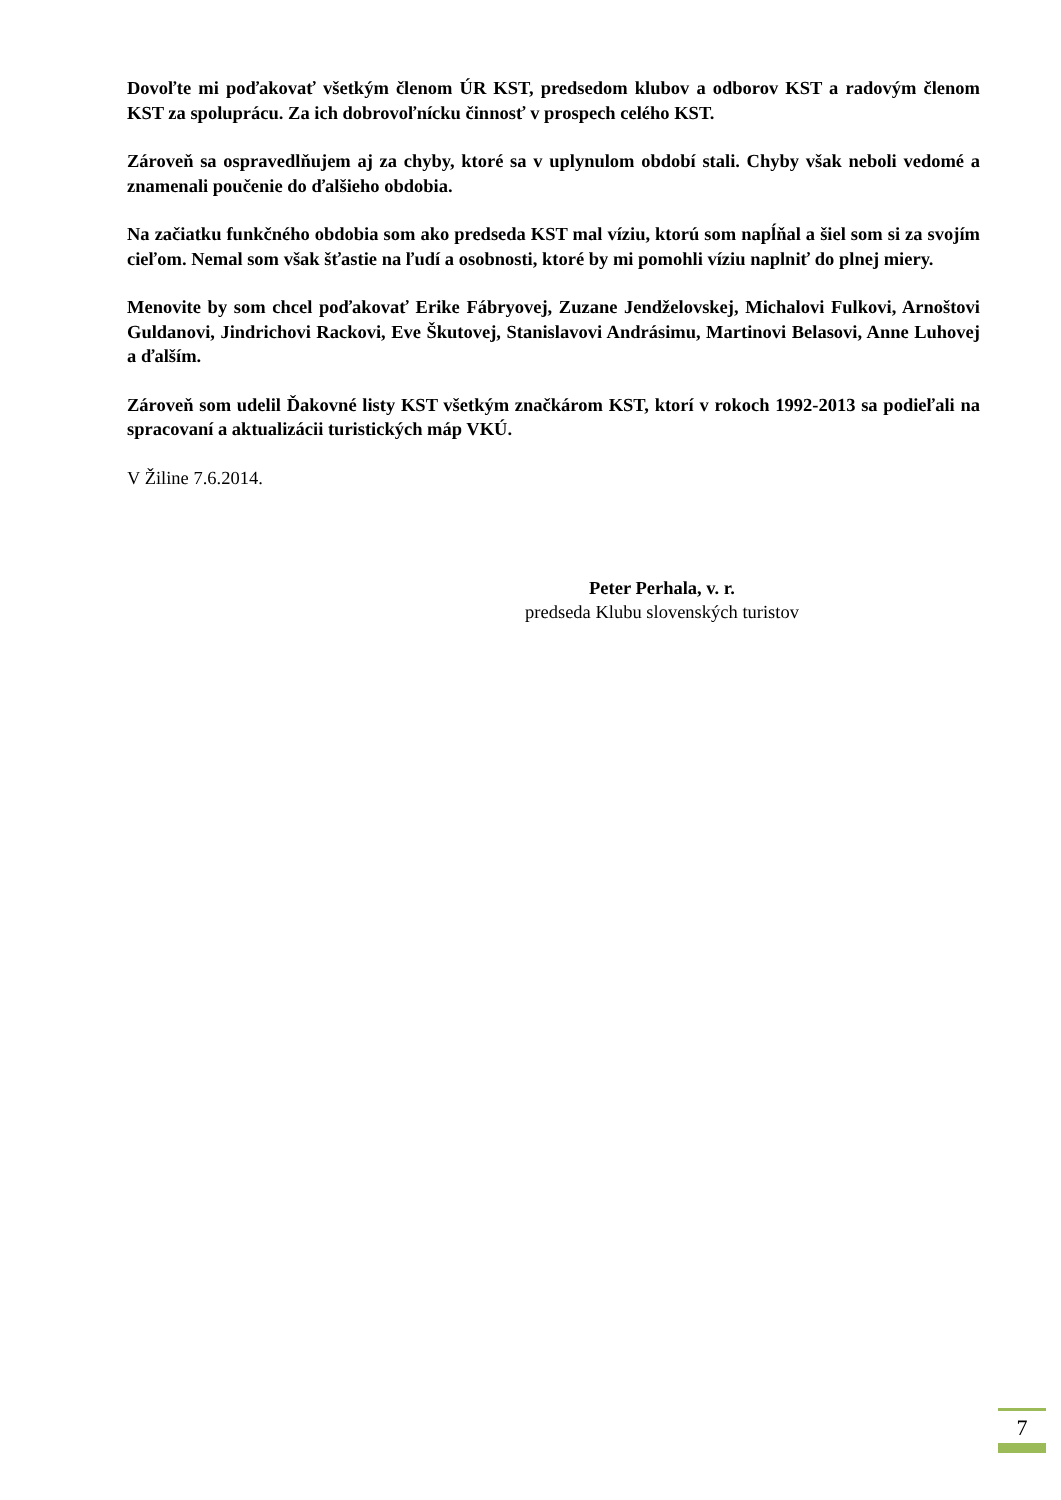Dovoľte mi poďakovať všetkým členom ÚR KST, predsedom klubov a odborov KST a radovým členom KST za spoluprácu. Za ich dobrovoľnícku činnosť v prospech celého KST.
Zároveň sa ospravedlňujem aj za chyby, ktoré sa v uplynulom období stali. Chyby však neboli vedomé a znamenali poučenie do ďalšieho obdobia.
Na začiatku funkčného obdobia som ako predseda KST mal víziu, ktorú som napĺňal a šiel som si za svojím cieľom. Nemal som však šťastie na ľudí a osobnosti, ktoré by mi pomohli víziu naplniť do plnej miery.
Menovite by som chcel poďakovať Erike Fábryovej, Zuzane Jendželovskej, Michalovi Fulkovi, Arnoštovi Guldanovi, Jindrichovi Rackovi, Eve Škutovej, Stanislavovi Andrásimu, Martinovi Belasovi, Anne Luhovej a ďalším.
Zároveň som udelil Ďakovné listy KST všetkým značkárom KST, ktorí v rokoch 1992-2013 sa podieľali na spracovaní a aktualizácii turistických máp VKÚ.
V Žiline 7.6.2014.
Peter Perhala, v. r.
predseda Klubu slovenských turistov
7